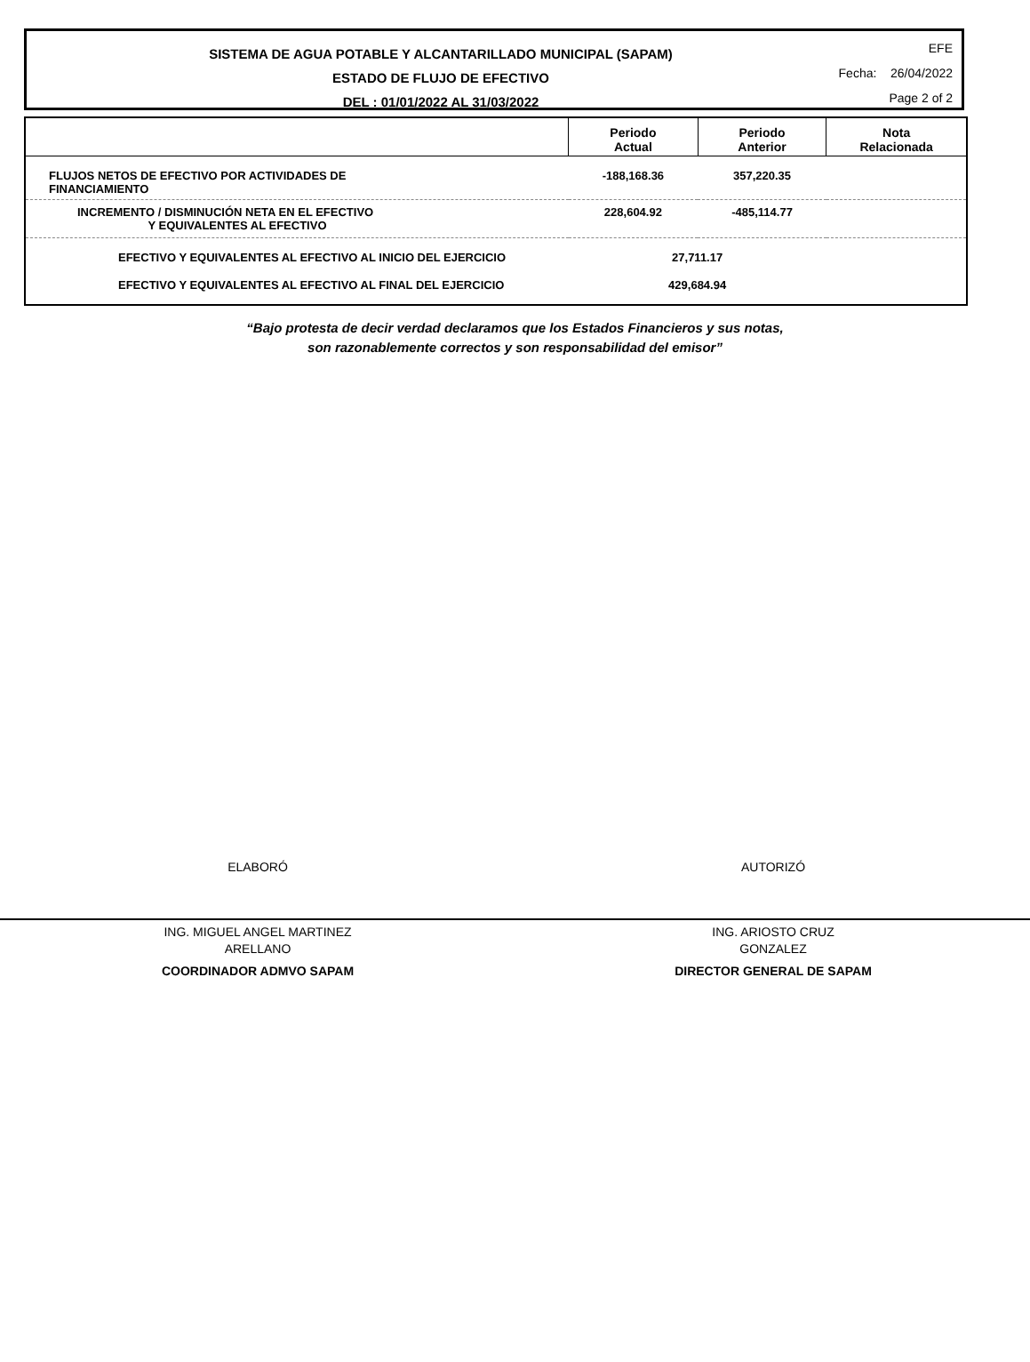SISTEMA DE AGUA POTABLE Y ALCANTARILLADO MUNICIPAL (SAPAM)
ESTADO DE FLUJO DE EFECTIVO
DEL : 01/01/2022 AL 31/03/2022
EFE
Fecha: 26/04/2022
Page 2 of 2
| | Periodo Actual | Periodo Anterior | Nota Relacionada |
| --- | --- | --- | --- |
| FLUJOS NETOS DE EFECTIVO POR ACTIVIDADES DE FINANCIAMIENTO | -188,168.36 | 357,220.35 | |
| INCREMENTO / DISMINUCIÓN NETA EN EL EFECTIVO Y EQUIVALENTES AL EFECTIVO | 228,604.92 | -485,114.77 | |
| EFECTIVO Y EQUIVALENTES AL EFECTIVO AL INICIO DEL EJERCICIO | 27,711.17 | | |
| EFECTIVO Y EQUIVALENTES AL EFECTIVO AL FINAL DEL EJERCICIO | 429,684.94 | | |
“Bajo protesta de decir verdad declaramos que los Estados Financieros y sus notas,
son razonablemente correctos y son responsabilidad del emisor”
ELABORÓ
ING. MIGUEL ANGEL MARTINEZ
ARELLANO
COORDINADOR ADMVO SAPAM
AUTORIZÓ
ING. ARIOSTO CRUZ
GONZALEZ
DIRECTOR GENERAL DE SAPAM